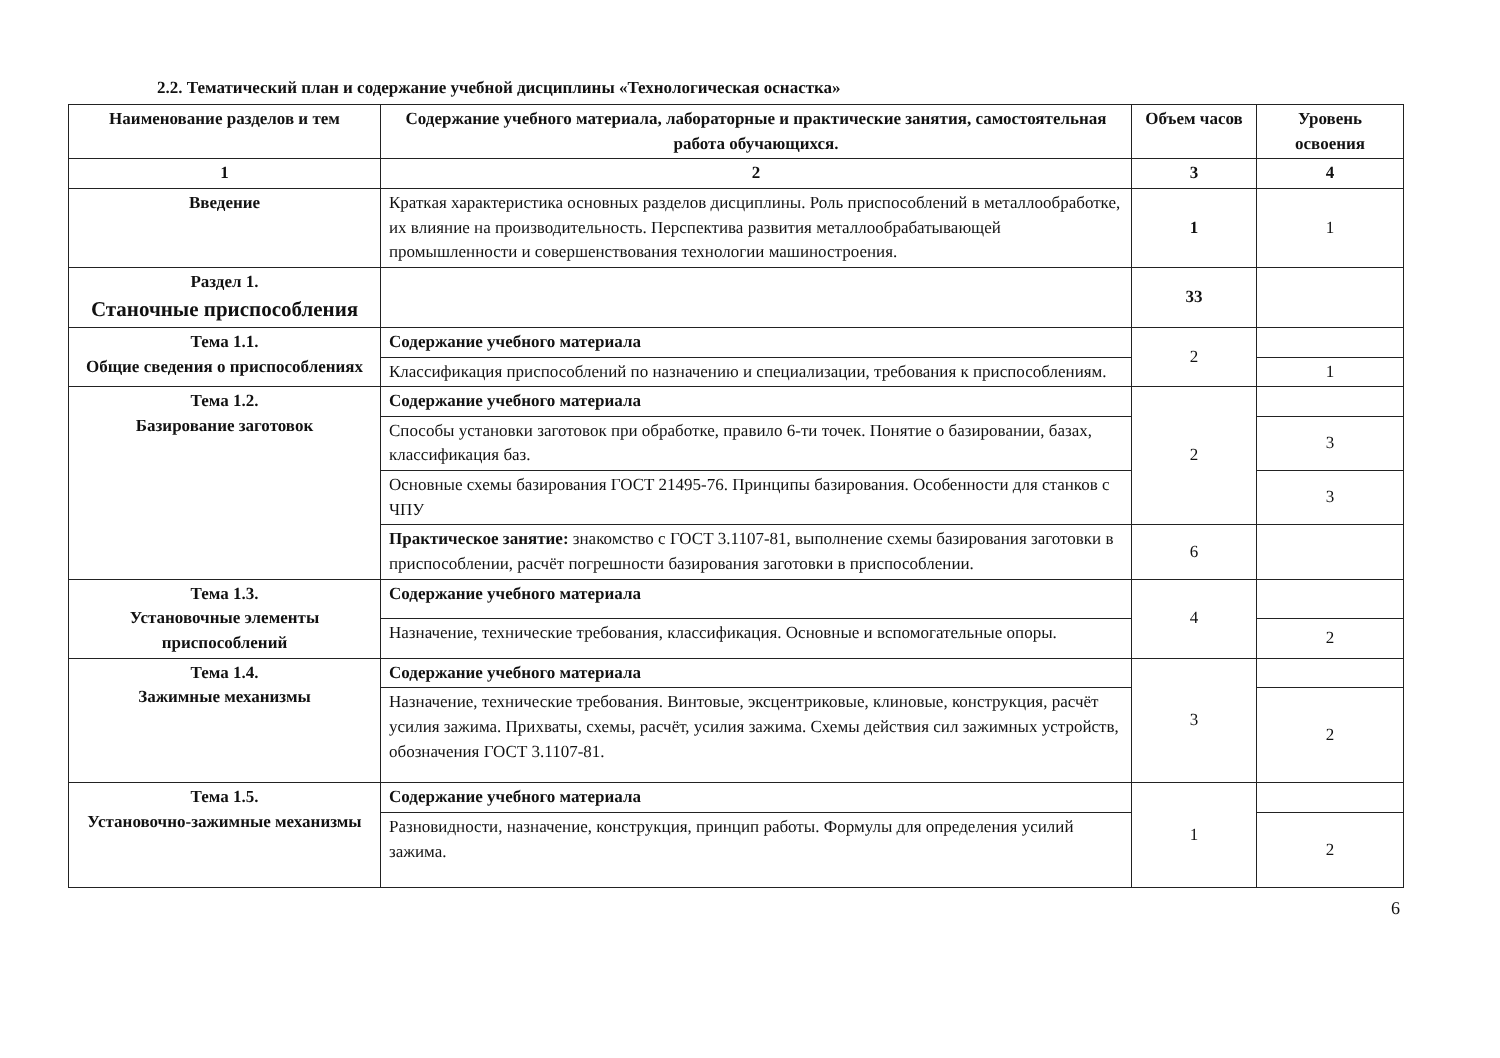2.2. Тематический план и содержание учебной дисциплины «Технологическая оснастка»
| Наименование разделов и тем | Содержание учебного материала, лабораторные и практические занятия, самостоятельная работа обучающихся. | Объем часов | Уровень освоения |
| --- | --- | --- | --- |
| 1 | 2 | 3 | 4 |
| Введение | Краткая характеристика основных разделов дисциплины. Роль приспособлений в металлообработке, их влияние на производительность. Перспектива развития металлообрабатывающей промышленности и совершенствования технологии машиностроения. | 1 | 1 |
| Раздел 1. Станочные приспособления | | 33 | |
| Тема 1.1. Общие сведения о приспособлениях | Содержание учебного материала | 2 | |
| | Классификация приспособлений по назначению и специализации, требования к приспособлениям. | | 1 |
| Тема 1.2. Базирование заготовок | Содержание учебного материала | 2 | |
| | Способы установки заготовок при обработке, правило 6-ти точек. Понятие о базировании, базах, классификация баз. | | 3 |
| | Основные схемы базирования ГОСТ 21495-76. Принципы базирования. Особенности для станков с ЧПУ | | 3 |
| | Практическое занятие: знакомство с ГОСТ 3.1107-81, выполнение схемы базирования заготовки в приспособлении, расчёт погрешности базирования заготовки в приспособлении. | 6 | |
| Тема 1.3. Установочные элементы приспособлений | Содержание учебного материала | 4 | |
| | Назначение, технические требования, классификация. Основные и вспомогательные опоры. | | 2 |
| Тема 1.4. Зажимные механизмы | Содержание учебного материала | 3 | |
| | Назначение, технические требования. Винтовые, эксцентриковые, клиновые, конструкция, расчёт усилия зажима. Прихваты, схемы, расчёт, усилия зажима. Схемы действия сил зажимных устройств, обозначения ГОСТ 3.1107-81. | | 2 |
| Тема 1.5. Установочно-зажимные механизмы | Содержание учебного материала | 1 | |
| | Разновидности, назначение, конструкция, принцип работы. Формулы для определения усилий зажима. | | 2 |
6